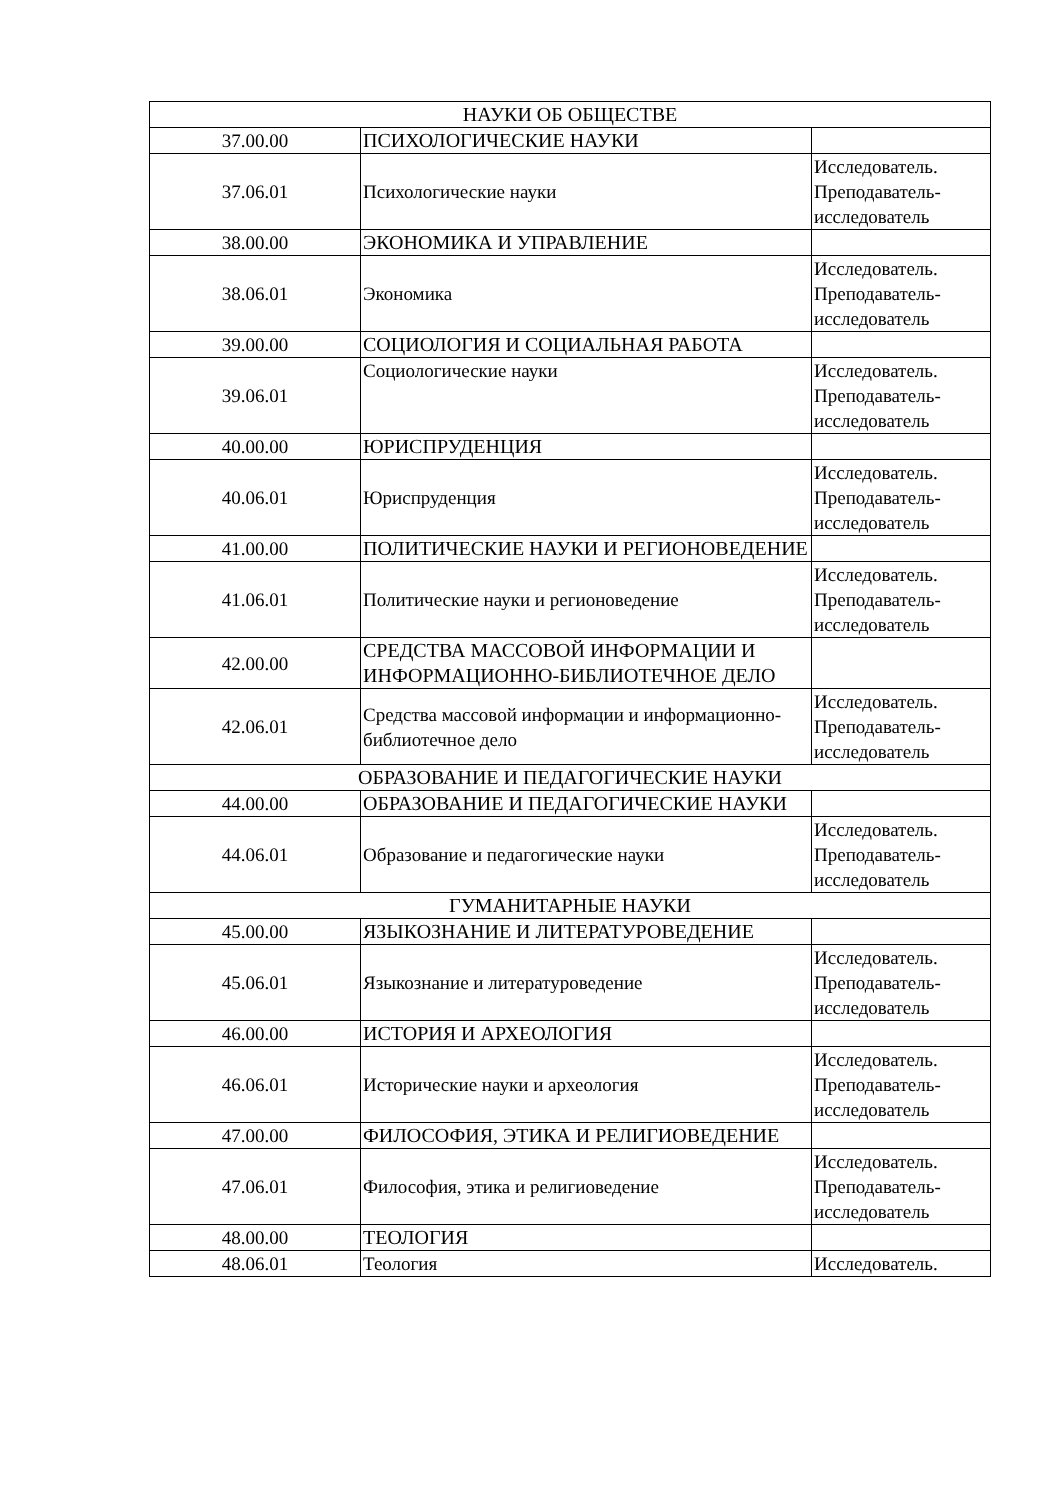| НАУКИ ОБ ОБЩЕСТВЕ | | |
| 37.00.00 | ПСИХОЛОГИЧЕСКИЕ НАУКИ | |
| 37.06.01 | Психологические науки | Исследователь. Преподаватель-исследователь |
| 38.00.00 | ЭКОНОМИКА И УПРАВЛЕНИЕ | |
| 38.06.01 | Экономика | Исследователь. Преподаватель-исследователь |
| 39.00.00 | СОЦИОЛОГИЯ И СОЦИАЛЬНАЯ РАБОТА | |
| 39.06.01 | Социологические науки | Исследователь. Преподаватель-исследователь |
| 40.00.00 | ЮРИСПРУДЕНЦИЯ | |
| 40.06.01 | Юриспруденция | Исследователь. Преподаватель-исследователь |
| 41.00.00 | ПОЛИТИЧЕСКИЕ НАУКИ И РЕГИОНОВЕДЕНИЕ | |
| 41.06.01 | Политические науки и регионоведение | Исследователь. Преподаватель-исследователь |
| 42.00.00 | СРЕДСТВА МАССОВОЙ ИНФОРМАЦИИ И ИНФОРМАЦИОННО-БИБЛИОТЕЧНОЕ ДЕЛО | |
| 42.06.01 | Средства массовой информации и информационно-библиотечное дело | Исследователь. Преподаватель-исследователь |
| ОБРАЗОВАНИЕ И ПЕДАГОГИЧЕСКИЕ НАУКИ | | |
| 44.00.00 | ОБРАЗОВАНИЕ И ПЕДАГОГИЧЕСКИЕ НАУКИ | |
| 44.06.01 | Образование и педагогические науки | Исследователь. Преподаватель-исследователь |
| ГУМАНИТАРНЫЕ НАУКИ | | |
| 45.00.00 | ЯЗЫКОЗНАНИЕ И ЛИТЕРАТУРОВЕДЕНИЕ | |
| 45.06.01 | Языкознание и литературоведение | Исследователь. Преподаватель-исследователь |
| 46.00.00 | ИСТОРИЯ И АРХЕОЛОГИЯ | |
| 46.06.01 | Исторические науки и археология | Исследователь. Преподаватель-исследователь |
| 47.00.00 | ФИЛОСОФИЯ, ЭТИКА И РЕЛИГИОВЕДЕНИЕ | |
| 47.06.01 | Философия, этика и религиоведение | Исследователь. Преподаватель-исследователь |
| 48.00.00 | ТЕОЛОГИЯ | |
| 48.06.01 | Теология | Исследователь. |